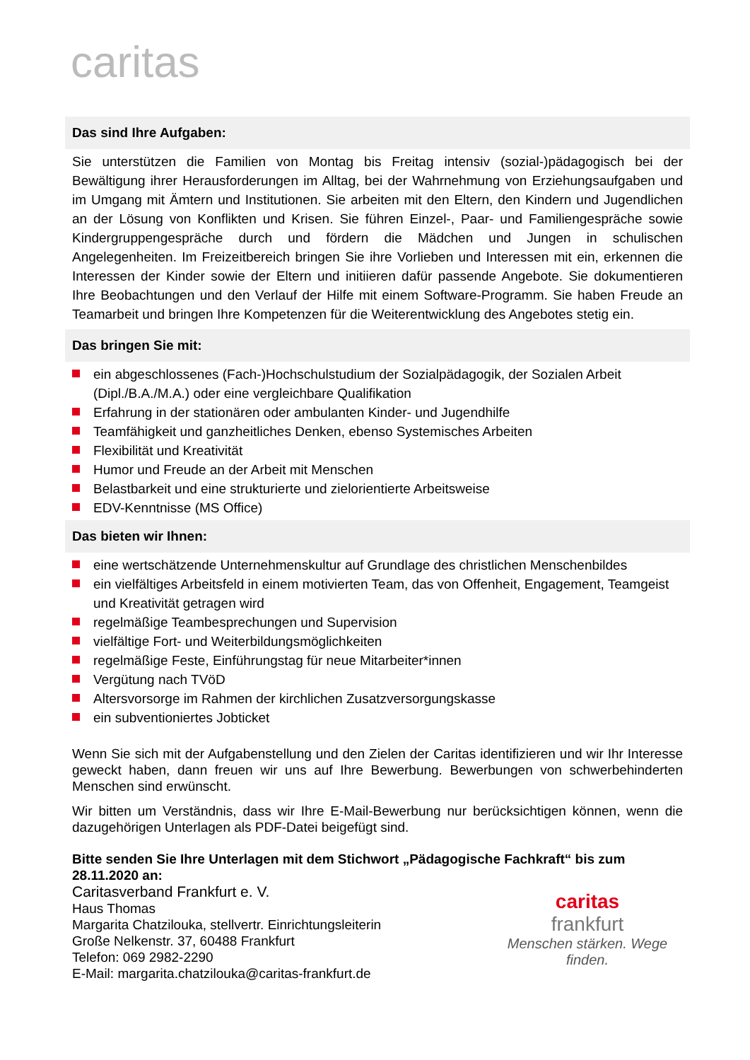caritas
Das sind Ihre Aufgaben:
Sie unterstützen die Familien von Montag bis Freitag intensiv (sozial-)pädagogisch bei der Bewältigung ihrer Herausforderungen im Alltag, bei der Wahrnehmung von Erziehungsaufgaben und im Umgang mit Ämtern und Institutionen. Sie arbeiten mit den Eltern, den Kindern und Jugendlichen an der Lösung von Konflikten und Krisen. Sie führen Einzel-, Paar- und Familiengespräche sowie Kindergruppengespräche durch und fördern die Mädchen und Jungen in schulischen Angelegenheiten. Im Freizeitbereich bringen Sie ihre Vorlieben und Interessen mit ein, erkennen die Interessen der Kinder sowie der Eltern und initiieren dafür passende Angebote. Sie dokumentieren Ihre Beobachtungen und den Verlauf der Hilfe mit einem Software-Programm. Sie haben Freude an Teamarbeit und bringen Ihre Kompetenzen für die Weiterentwicklung des Angebotes stetig ein.
Das bringen Sie mit:
ein abgeschlossenes (Fach-)Hochschulstudium der Sozialpädagogik, der Sozialen Arbeit (Dipl./B.A./M.A.) oder eine vergleichbare Qualifikation
Erfahrung in der stationären oder ambulanten Kinder- und Jugendhilfe
Teamfähigkeit und ganzheitliches Denken, ebenso Systemisches Arbeiten
Flexibilität und Kreativität
Humor und Freude an der Arbeit mit Menschen
Belastbarkeit und eine strukturierte und zielorientierte Arbeitsweise
EDV-Kenntnisse (MS Office)
Das bieten wir Ihnen:
eine wertschätzende Unternehmenskultur auf Grundlage des christlichen Menschenbildes
ein vielfältiges Arbeitsfeld in einem motivierten Team, das von Offenheit, Engagement, Teamgeist und Kreativität getragen wird
regelmäßige Teambesprechungen und Supervision
vielfältige Fort- und Weiterbildungsmöglichkeiten
regelmäßige Feste, Einführungstag für neue Mitarbeiter*innen
Vergütung nach TVöD
Altersvorsorge im Rahmen der kirchlichen Zusatzversorgungskasse
ein subventioniertes Jobticket
Wenn Sie sich mit der Aufgabenstellung und den Zielen der Caritas identifizieren und wir Ihr Interesse geweckt haben, dann freuen wir uns auf Ihre Bewerbung. Bewerbungen von schwerbehinderten Menschen sind erwünscht.
Wir bitten um Verständnis, dass wir Ihre E-Mail-Bewerbung nur berücksichtigen können, wenn die dazugehörigen Unterlagen als PDF-Datei beigefügt sind.
Bitte senden Sie Ihre Unterlagen mit dem Stichwort „Pädagogische Fachkraft“ bis zum 28.11.2020 an:
Caritasverband Frankfurt e. V.
Haus Thomas
Margarita Chatzilouka, stellvertr. Einrichtungsleiterin
Große Nelkenstr. 37, 60488 Frankfurt
Telefon: 069 2982-2290
E-Mail: margarita.chatzilouka@caritas-frankfurt.de
caritas
frankfurt
Menschen stärken. Wege finden.